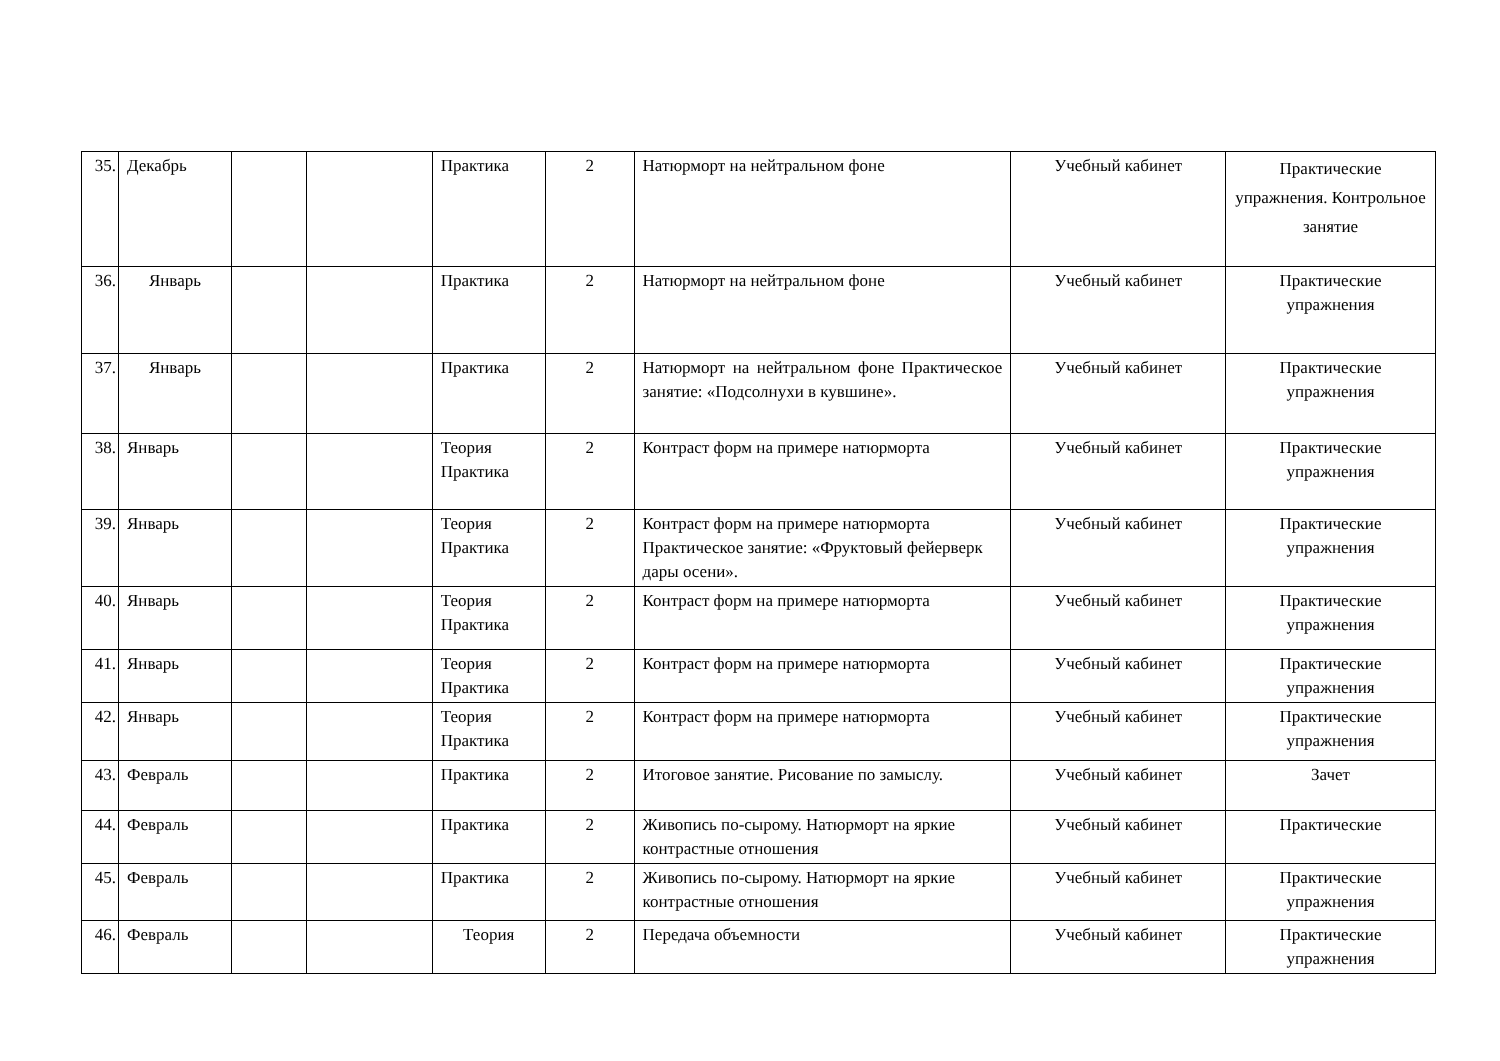| 35. | Декабрь | | | Практика | 2 | Натюрморт на нейтральном фоне | Учебный кабинет | Практические упражнения. Контрольное занятие |
| 36. | Январь | | | Практика | 2 | Натюрморт на нейтральном фоне | Учебный кабинет | Практические упражнения |
| 37. | Январь | | | Практика | 2 | Натюрморт на нейтральном фоне Практическое занятие: «Подсолнухи в кувшине». | Учебный кабинет | Практические упражнения |
| 38. | Январь | | | Теория Практика | 2 | Контраст форм на примере натюрморта | Учебный кабинет | Практические упражнения |
| 39. | Январь | | | Теория Практика | 2 | Контраст форм на примере натюрморта Практическое занятие: «Фруктовый фейерверк дары осени». | Учебный кабинет | Практические упражнения |
| 40. | Январь | | | Теория Практика | 2 | Контраст форм на примере натюрморта | Учебный кабинет | Практические упражнения |
| 41. | Январь | | | Теория Практика | 2 | Контраст форм на примере натюрморта | Учебный кабинет | Практические упражнения |
| 42. | Январь | | | Теория Практика | 2 | Контраст форм на примере натюрморта | Учебный кабинет | Практические упражнения |
| 43. | Февраль | | | Практика | 2 | Итоговое занятие. Рисование по замыслу. | Учебный кабинет | Зачет |
| 44. | Февраль | | | Практика | 2 | Живопись по-сырому. Натюрморт на яркие контрастные отношения | Учебный кабинет | Практические |
| 45. | Февраль | | | Практика | 2 | Живопись по-сырому. Натюрморт на яркие контрастные отношения | Учебный кабинет | Практические упражнения |
| 46. | Февраль | | | Теория | 2 | Передача объемности | Учебный кабинет | Практические упражнения |